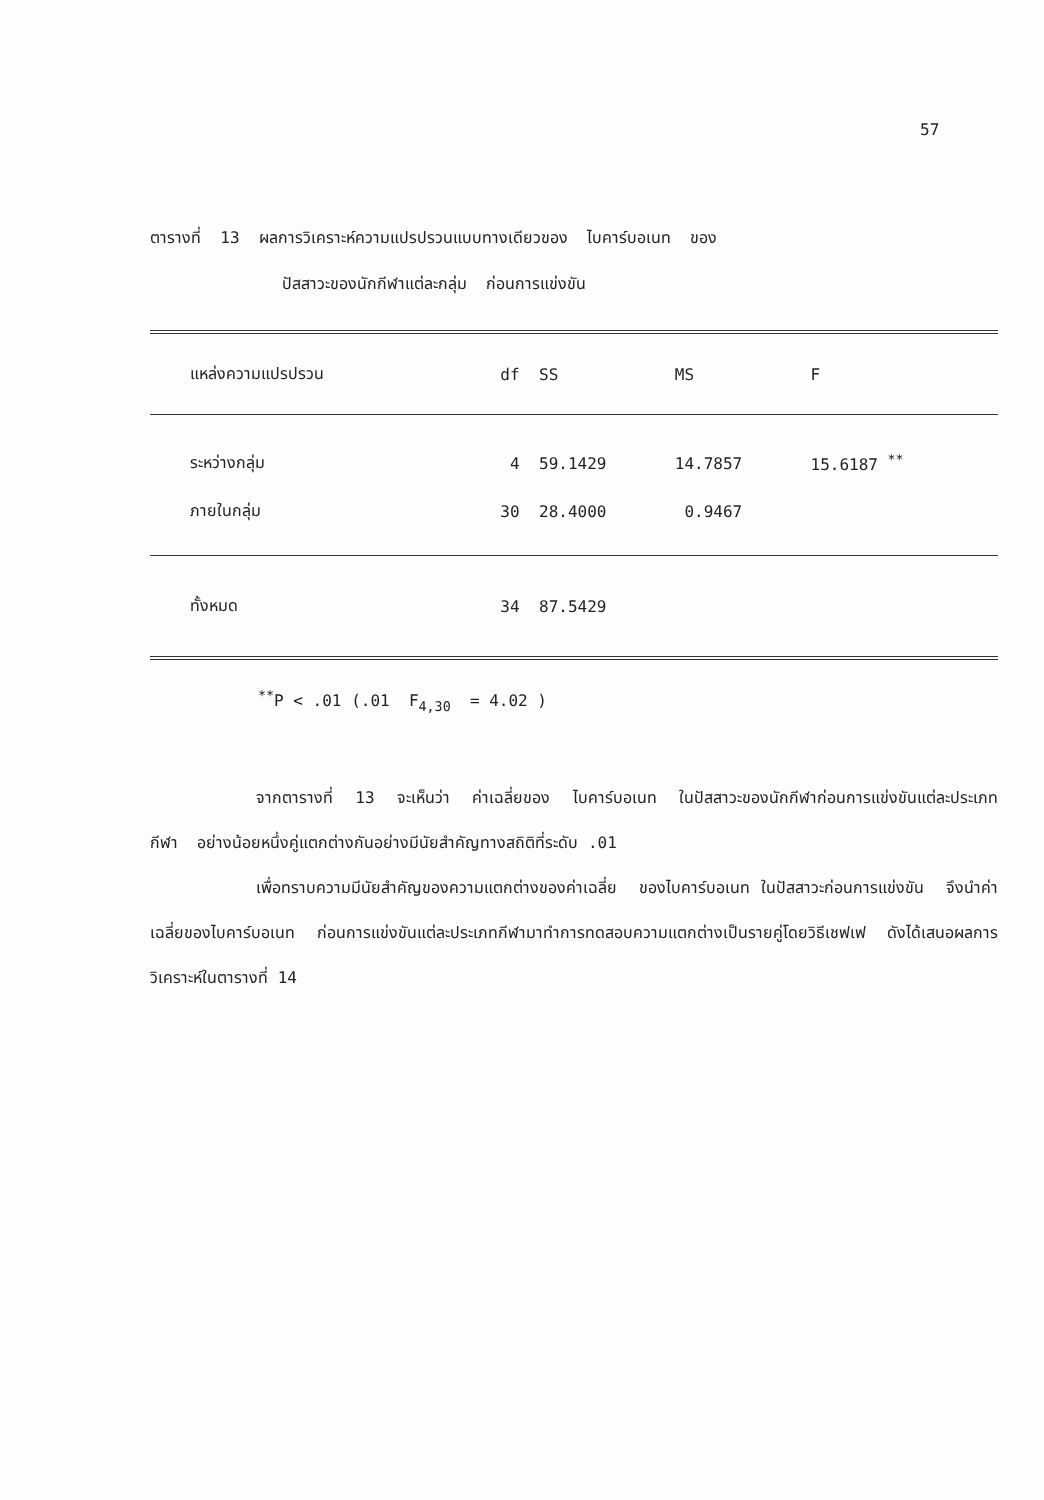57
ตารางที่ 13 ผลการวิเคราะห์ความแปรปรวนแบบทางเดียวของ ไบคาร์บอเนท ของ
ปัสสาวะของนักกีฬาแต่ละกลุ่ม ก่อนการแข่งขัน
| แหล่งความแปรปรวน | df | SS | MS | F |
| --- | --- | --- | --- | --- |
| ระหว่างกลุ่ม | 4 | 59.1429 | 14.7857 | 15.6187 <sup>**</sup> |
| ภายในกลุ่ม | 30 | 28.4000 | 0.9467 | |
| ทั้งหมด | 34 | 87.5429 | | |
<sup>**</sup> P < .01 (.01 F<sub>4,30</sub> = 4.02 )
จากตารางที่ 13 จะเห็นว่า ค่าเฉลี่ยของ ไบคาร์บอเนท ในปัสสาวะของนักกีฬาก่อนการแข่งขันแต่ละประเภทกีฬา อย่างน้อยหนึ่งคู่แตกต่างกันอย่างมีนัยสำคัญทางสถิติที่ระดับ .01
เพื่อทราบความมีนัยสำคัญของความแตกต่างของค่าเฉลี่ย ของไบคาร์บอเนท ในปัสสาวะก่อนการแข่งขัน จึงนำค่าเฉลี่ยของไบคาร์บอเนท ก่อนการแข่งขันแต่ละประเภทกีฬามาทำการทดสอบความแตกต่างเป็นรายคู่โดยวิธีเชฟเฟ ดังได้เสนอผลการวิเคราะห์ในตารางที่ 14